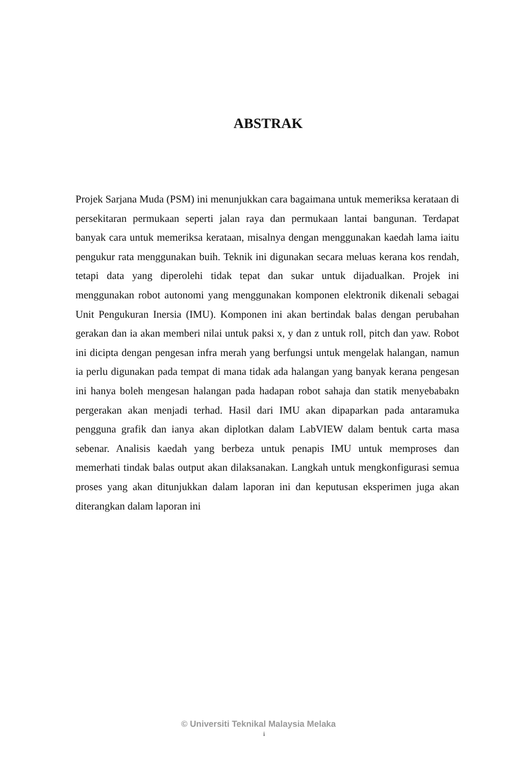ABSTRAK
Projek Sarjana Muda (PSM) ini menunjukkan cara bagaimana untuk memeriksa kerataan di persekitaran permukaan seperti jalan raya dan permukaan lantai bangunan. Terdapat banyak cara untuk memeriksa kerataan, misalnya dengan menggunakan kaedah lama iaitu pengukur rata menggunakan buih. Teknik ini digunakan secara meluas kerana kos rendah, tetapi data yang diperolehi tidak tepat dan sukar untuk dijadualkan. Projek ini menggunakan robot autonomi yang menggunakan komponen elektronik dikenali sebagai Unit Pengukuran Inersia (IMU). Komponen ini akan bertindak balas dengan perubahan gerakan dan ia akan memberi nilai untuk paksi x, y dan z untuk roll, pitch dan yaw. Robot ini dicipta dengan pengesan infra merah yang berfungsi untuk mengelak halangan, namun ia perlu digunakan pada tempat di mana tidak ada halangan yang banyak kerana pengesan ini hanya boleh mengesan halangan pada hadapan robot sahaja dan statik menyebabakn pergerakan akan menjadi terhad. Hasil dari IMU akan dipaparkan pada antaramuka pengguna grafik dan ianya akan diplotkan dalam LabVIEW dalam bentuk carta masa sebenar. Analisis kaedah yang berbeza untuk penapis IMU untuk memproses dan memerhati tindak balas output akan dilaksanakan. Langkah untuk mengkonfigurasi semua proses yang akan ditunjukkan dalam laporan ini dan keputusan eksperimen juga akan diterangkan dalam laporan ini
© Universiti Teknikal Malaysia Melaka
i